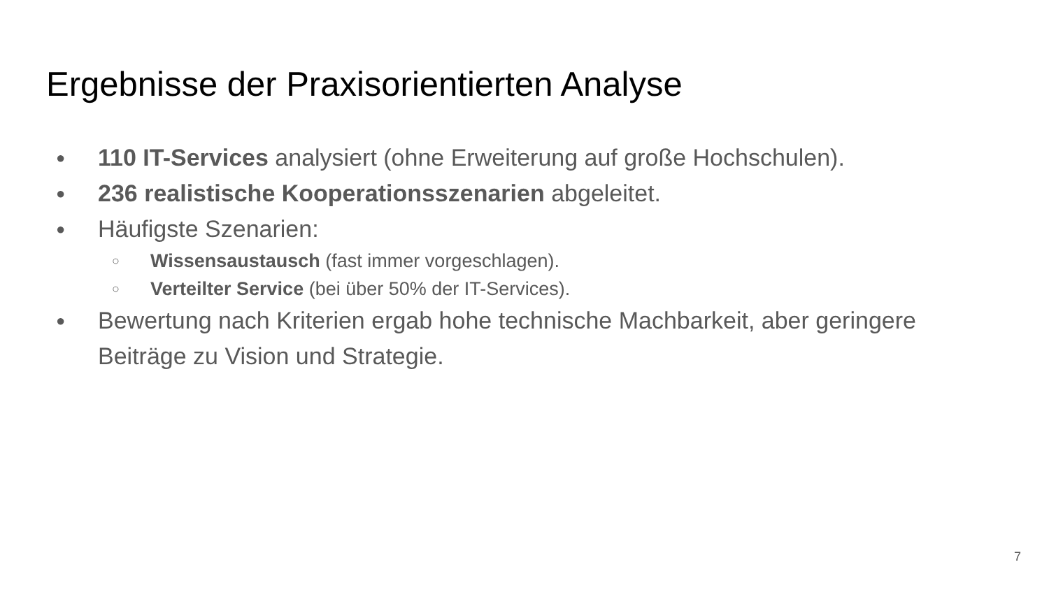Ergebnisse der Praxisorientierten Analyse
● 110 IT-Services analysiert (ohne Erweiterung auf große Hochschulen).
● 236 realistische Kooperationsszenarien abgeleitet.
● Häufigste Szenarien:
○ Wissensaustausch (fast immer vorgeschlagen).
○ Verteilter Service (bei über 50% der IT-Services).
● Bewertung nach Kriterien ergab hohe technische Machbarkeit, aber geringere Beiträge zu Vision und Strategie.
7